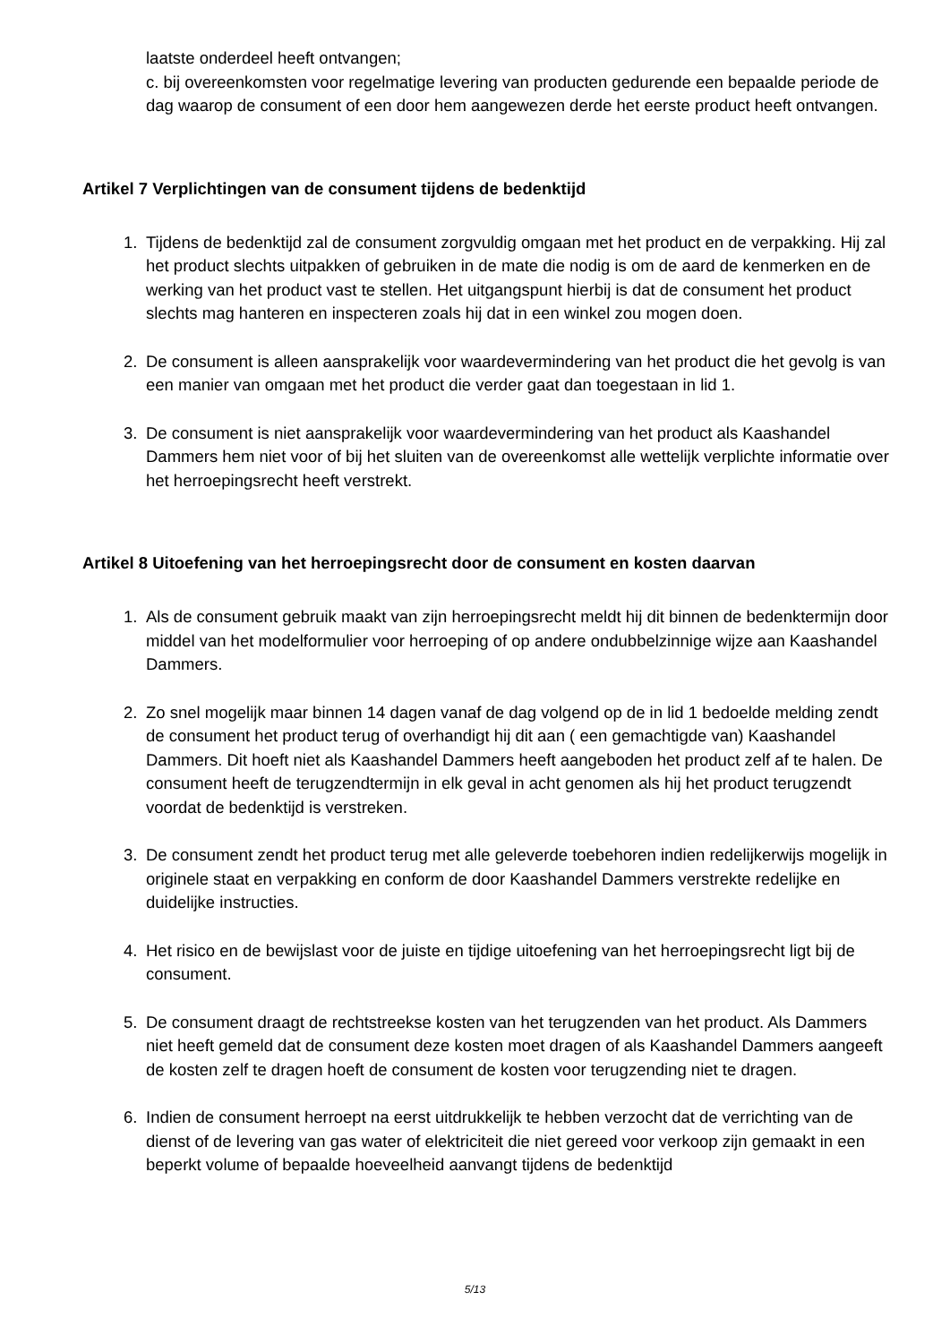laatste onderdeel heeft ontvangen;
c. bij overeenkomsten voor regelmatige levering van producten gedurende een bepaalde periode de dag waarop de consument of een door hem aangewezen derde het eerste product heeft ontvangen.
Artikel 7 Verplichtingen van de consument tijdens de bedenktijd
1. Tijdens de bedenktijd zal de consument zorgvuldig omgaan met het product en de verpakking. Hij zal het product slechts uitpakken of gebruiken in de mate die nodig is om de aard de kenmerken en de werking van het product vast te stellen. Het uitgangspunt hierbij is dat de consument het product slechts mag hanteren en inspecteren zoals hij dat in een winkel zou mogen doen.
2. De consument is alleen aansprakelijk voor waardevermindering van het product die het gevolg is van een manier van omgaan met het product die verder gaat dan toegestaan in lid 1.
3. De consument is niet aansprakelijk voor waardevermindering van het product als Kaashandel Dammers hem niet voor of bij het sluiten van de overeenkomst alle wettelijk verplichte informatie over het herroepingsrecht heeft verstrekt.
Artikel 8 Uitoefening van het herroepingsrecht door de consument en kosten daarvan
1. Als de consument gebruik maakt van zijn herroepingsrecht meldt hij dit binnen de bedenktermijn door middel van het modelformulier voor herroeping of op andere ondubbelzinnige wijze aan Kaashandel Dammers.
2. Zo snel mogelijk maar binnen 14 dagen vanaf de dag volgend op de in lid 1 bedoelde melding zendt de consument het product terug of overhandigt hij dit aan ( een gemachtigde van) Kaashandel Dammers. Dit hoeft niet als Kaashandel Dammers heeft aangeboden het product zelf af te halen. De consument heeft de terugzendtermijn in elk geval in acht genomen als hij het product terugzendt voordat de bedenktijd is verstreken.
3. De consument zendt het product terug met alle geleverde toebehoren indien redelijkerwijs mogelijk in originele staat en verpakking en conform de door Kaashandel Dammers verstrekte redelijke en duidelijke instructies.
4. Het risico en de bewijslast voor de juiste en tijdige uitoefening van het herroepingsrecht ligt bij de consument.
5. De consument draagt de rechtstreekse kosten van het terugzenden van het product. Als Dammers niet heeft gemeld dat de consument deze kosten moet dragen of als Kaashandel Dammers aangeeft de kosten zelf te dragen hoeft de consument de kosten voor terugzending niet te dragen.
6. Indien de consument herroept na eerst uitdrukkelijk te hebben verzocht dat de verrichting van de dienst of de levering van gas water of elektriciteit die niet gereed voor verkoop zijn gemaakt in een beperkt volume of bepaalde hoeveelheid aanvangt tijdens de bedenktijd
5/13